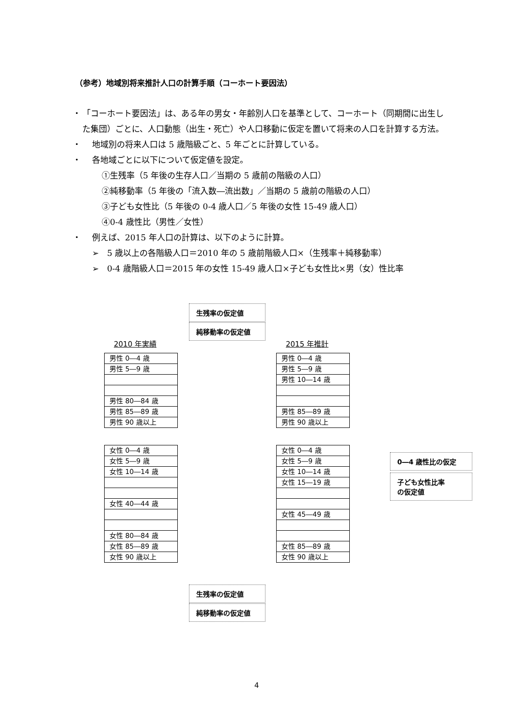（参考）地域別将来推計人口の計算手順（コーホート要因法）
・ 「コーホート要因法」は、ある年の男女・年齢別人口を基準として、コーホート（同期間に出生した集団）ごとに、人口動態（出生・死亡）や人口移動に仮定を置いて将来の人口を計算する方法。
・ 地域別の将来人口は 5 歳階級ごと、5 年ごとに計算している。
・ 各地域ごとに以下について仮定値を設定。
①生残率（5 年後の生存人口／当期の 5 歳前の階級の人口）
②純移動率（5 年後の「流入数―流出数」／当期の 5 歳前の階級の人口）
③子ども女性比（5 年後の 0-4 歳人口／5 年後の女性 15-49 歳人口）
④0-4 歳性比（男性／女性）
・ 例えば、2015 年人口の計算は、以下のように計算。
➢　5 歳以上の各階級人口＝2010 年の 5 歳前階級人口×（生残率＋純移動率）
➢　0-4 歳階級人口＝2015 年の女性 15-49 歳人口×子ども女性比×男（女）性比率
生残率の仮定値
純移動率の仮定値
2010 年実績 2015 年推計
男性 0―4 歳
男性 5―9 歳
男性 80―84 歳
男性 85―89 歳
男性 90 歳以上
男性 0―4 歳
男性 5―9 歳
男性 10―14 歳
男性 85―89 歳
男性 90 歳以上
女性 0―4 歳
女性 5―9 歳
女性 10―14 歳
女性 40―44 歳
女性 80―84 歳
女性 85―89 歳
女性 90 歳以上
女性 0―4 歳
女性 5―9 歳
女性 10―14 歳
女性 15―19 歳
女性 45―49 歳
女性 85―89 歳
女性 90 歳以上
0―4 歳性比の仮定
子ども女性比率
の仮定値
生残率の仮定値
純移動率の仮定値
4